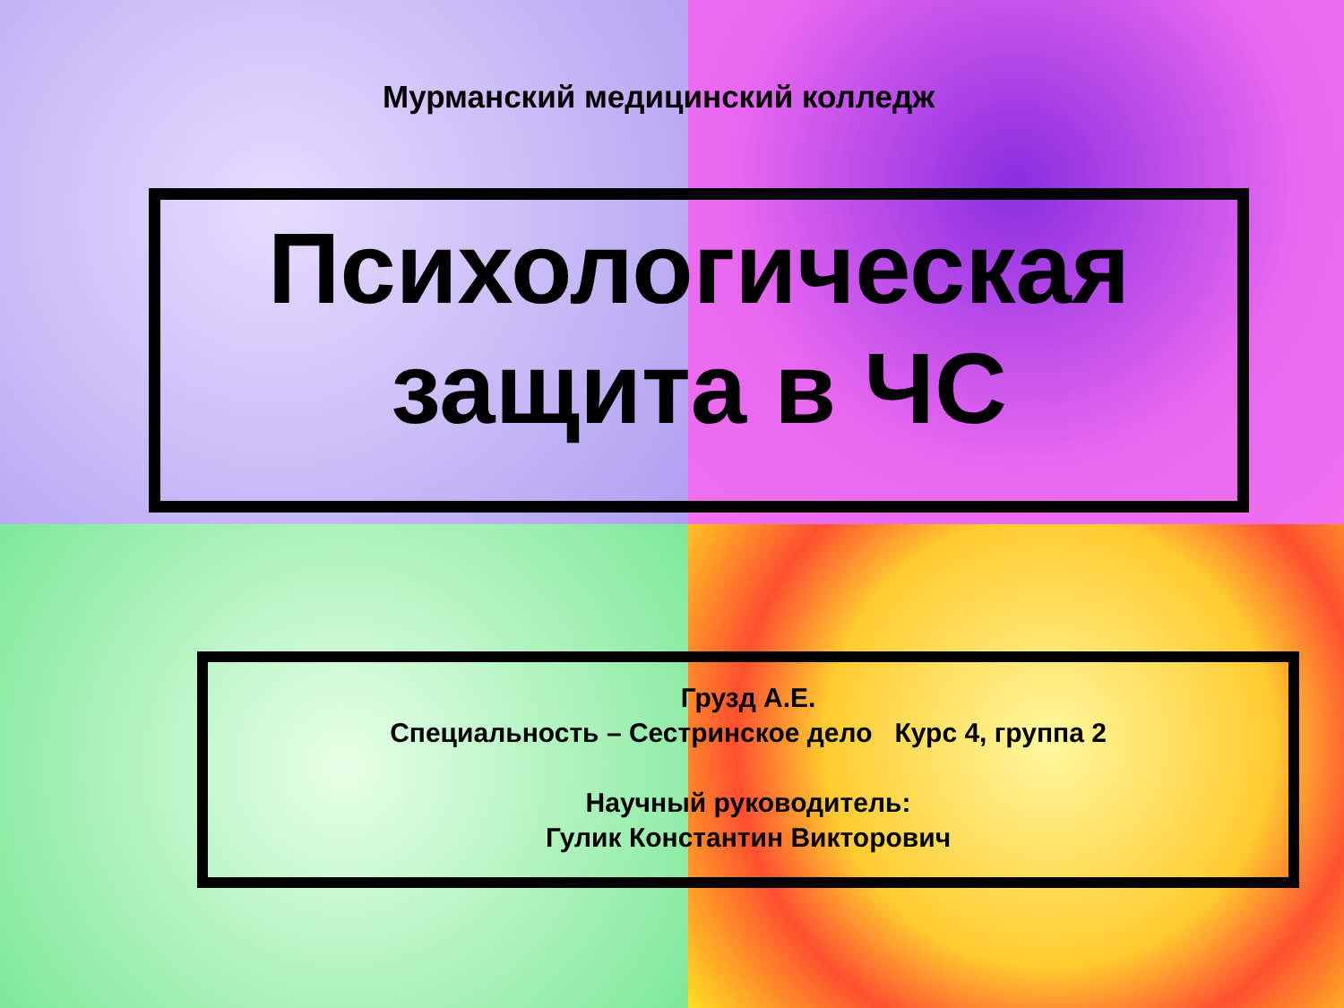Мурманский медицинский колледж
Психологическая
защита в ЧС
Грузд А.Е.
Специальность – Сестринское дело Курс 4, группа 2
Научный руководитель:
Гулик Константин Викторович